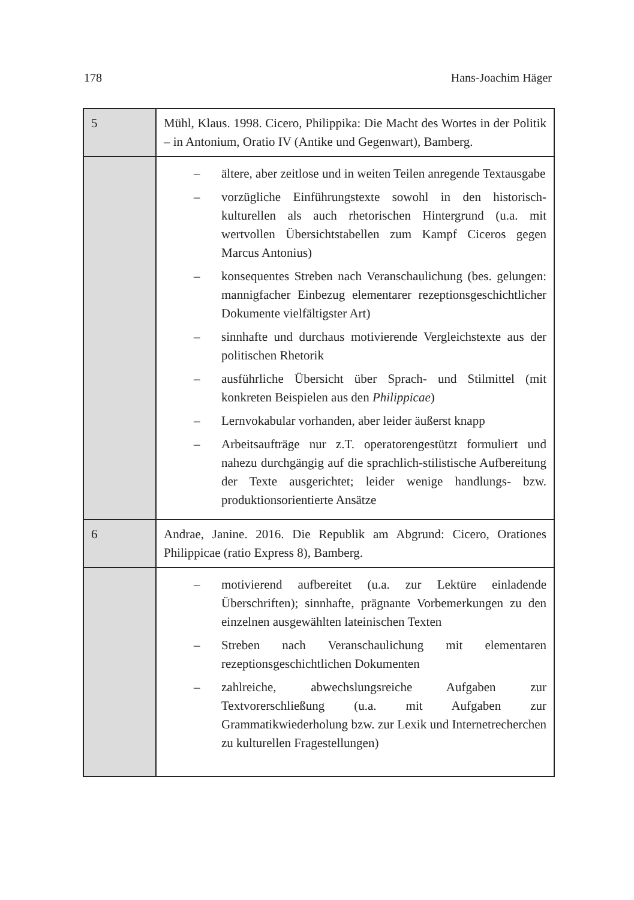178 Hans-Joachim Häger
| 5 | Mühl, Klaus. 1998. Cicero, Philippika: Die Macht des Wortes in der Politik – in Antonium, Oratio IV (Antike und Gegenwart), Bamberg. |
| | – ältere, aber zeitlose und in weiten Teilen anregende Textausgabe – vorzügliche Einführungstexte sowohl in den historisch-kulturellen als auch rhetorischen Hintergrund (u.a. mit wertvollen Übersichtstabellen zum Kampf Ciceros gegen Marcus Antonius) – konsequentes Streben nach Veranschaulichung (bes. gelungen: mannigfacher Einbezug elementarer rezeptionsgeschichtlicher Dokumente vielfältigster Art) – sinnhafte und durchaus motivierende Vergleichstexte aus der politischen Rhetorik – ausführliche Übersicht über Sprach- und Stilmittel (mit konkreten Beispielen aus den Philippicae ) – Lernvokabular vorhanden, aber leider äußerst knapp – Arbeitsaufträge nur z.T. operatorengestützt formuliert und nahezu durchgängig auf die sprachlich-stilistische Aufbereitung der Texte ausgerichtet; leider wenige handlungs- bzw. produktionsorientierte Ansätze |
| 6 | Andrae, Janine. 2016. Die Republik am Abgrund: Cicero, Orationes Philippicae (ratio Express 8), Bamberg. |
| | – motivierend aufbereitet (u.a. zur Lektüre einladende Überschriften); sinnhafte, prägnante Vorbemerkungen zu den einzelnen ausgewählten lateinischen Texten – Streben nach Veranschaulichung mit elementaren rezeptionsgeschichtlichen Dokumenten – zahlreiche, abwechslungsreiche Aufgaben zur Textvorerschließung (u.a. mit Aufgaben zur Grammatikwiederholung bzw. zur Lexik und Internetrecherchen zu kulturellen Fragestellungen) |